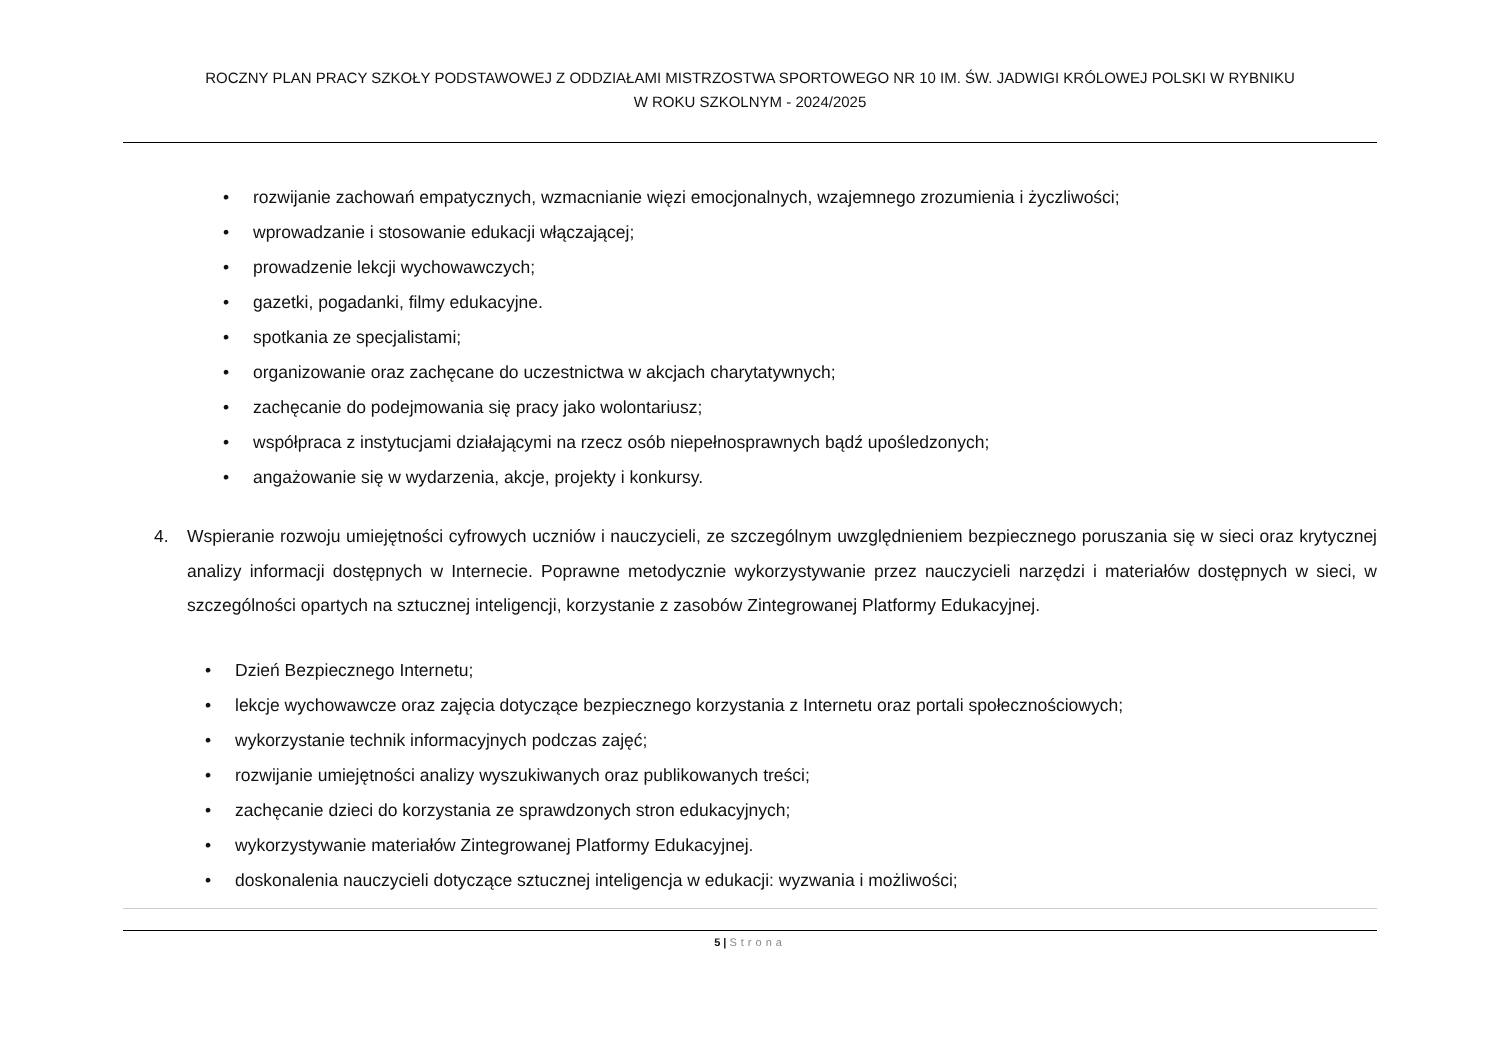ROCZNY PLAN PRACY SZKOŁY PODSTAWOWEJ Z ODDZIAŁAMI MISTRZOSTWA SPORTOWEGO NR 10 IM. ŚW. JADWIGI KRÓLOWEJ POLSKI W RYBNIKU
W ROKU SZKOLNYM - 2024/2025
• rozwijanie zachowań empatycznych, wzmacnianie więzi emocjonalnych, wzajemnego zrozumienia i życzliwości;
• wprowadzanie i stosowanie edukacji włączającej;
• prowadzenie lekcji wychowawczych;
• gazetki, pogadanki, filmy edukacyjne.
• spotkania ze specjalistami;
• organizowanie oraz zachęcane do uczestnictwa w akcjach charytatywnych;
• zachęcanie do podejmowania się pracy jako wolontariusz;
• współpraca z instytucjami działającymi na rzecz osób niepełnosprawnych bądź upośledzonych;
• angażowanie się w wydarzenia, akcje, projekty i konkursy.
4. Wspieranie rozwoju umiejętności cyfrowych uczniów i nauczycieli, ze szczególnym uwzględnieniem bezpiecznego poruszania się w sieci oraz krytycznej analizy informacji dostępnych w Internecie. Poprawne metodycznie wykorzystywanie przez nauczycieli narzędzi i materiałów dostępnych w sieci, w szczególności opartych na sztucznej inteligencji, korzystanie z zasobów Zintegrowanej Platformy Edukacyjnej.
• Dzień Bezpiecznego Internetu;
• lekcje wychowawcze oraz zajęcia dotyczące bezpiecznego korzystania z Internetu oraz portali społecznościowych;
• wykorzystanie technik informacyjnych podczas zajęć;
• rozwijanie umiejętności analizy wyszukiwanych oraz publikowanych treści;
• zachęcanie dzieci do korzystania ze sprawdzonych stron edukacyjnych;
• wykorzystywanie materiałów Zintegrowanej Platformy Edukacyjnej.
• doskonalenia nauczycieli dotyczące sztucznej inteligencja w edukacji: wyzwania i możliwości;
5 | Strona